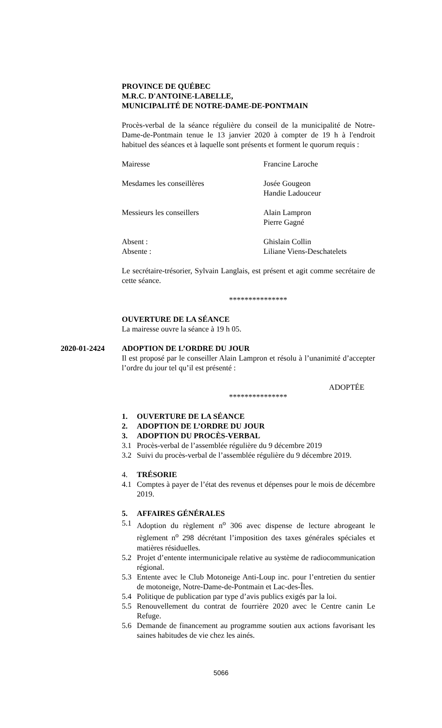PROVINCE DE QUÉBEC
M.R.C. D'ANTOINE-LABELLE,
MUNICIPALITÉ DE NOTRE-DAME-DE-PONTMAIN
Procès-verbal de la séance régulière du conseil de la municipalité de Notre-Dame-de-Pontmain tenue le 13 janvier 2020 à compter de 19 h à l'endroit habituel des séances et à laquelle sont présents et forment le quorum requis :
Mairesse Francine Laroche
Mesdames les conseillères Josée Gougeon
Handie Ladouceur
Messieurs les conseillers Alain Lampron
Pierre Gagné
Absent :
Absente :
Ghislain Collin
Liliane Viens-Deschatelets
Le secrétaire-trésorier, Sylvain Langlais, est présent et agit comme secrétaire de cette séance.
***************
OUVERTURE DE LA SÉANCE
La mairesse ouvre la séance à 19 h 05.
2020-01-2424
ADOPTION DE L’ORDRE DU JOUR
Il est proposé par le conseiller Alain Lampron et résolu à l’unanimité d’accepter l’ordre du jour tel qu’il est présenté :
ADOPTÉE
***************
1. OUVERTURE DE LA SÉANCE
2. ADOPTION DE L’ORDRE DU JOUR
3. ADOPTION DU PROCÈS-VERBAL
3.1 Procès-verbal de l’assemblée régulière du 9 décembre 2019
3.2 Suivi du procès-verbal de l’assemblée régulière du 9 décembre 2019.
4. TRÉSORIE
4.1 Comptes à payer de l’état des revenus et dépenses pour le mois de décembre 2019.
5. AFFAIRES GÉNÉRALES
5.1 Adoption du règlement n<sup>o</sup> 306 avec dispense de lecture abrogeant le règlement n<sup>o</sup> 298 décrétant l’imposition des taxes générales spéciales et matières résiduelles.
5.2 Projet d’entente intermunicipale relative au système de radiocommunication régional.
5.3 Entente avec le Club Motoneige Anti-Loup inc. pour l’entretien du sentier de motoneige, Notre-Dame-de-Pontmain et Lac-des-Îles.
5.4 Politique de publication par type d’avis publics exigés par la loi.
5.5 Renouvellement du contrat de fourrière 2020 avec le Centre canin Le Refuge.
5.6 Demande de financement au programme soutien aux actions favorisant les saines habitudes de vie chez les ainés.
5066